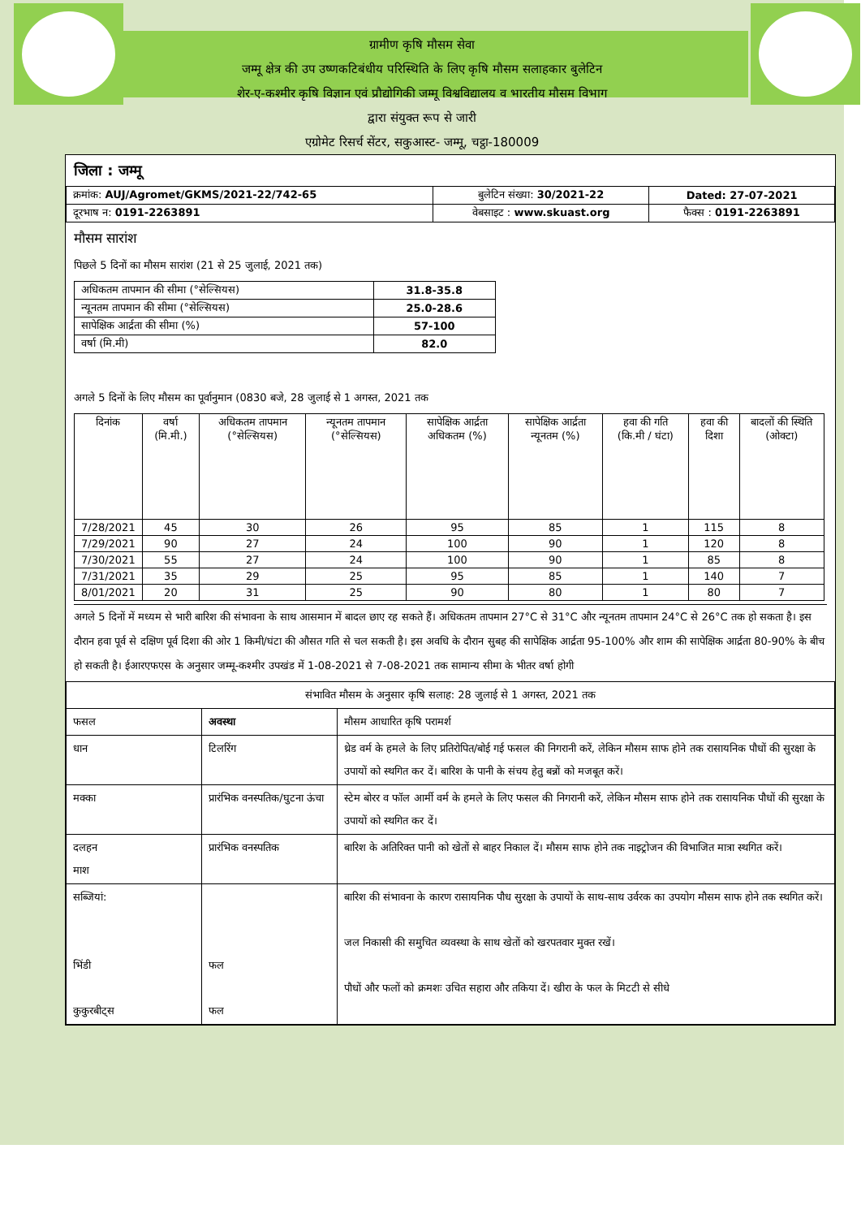ग्रामीण कृषि मौसम सेवा
जम्मू क्षेत्र की उप उष्णकटिबंधीय परिस्थिति के लिए कृषि मौसम सलाहकार बुलेटिन
शेर-ए-कश्मीर कृषि विज्ञान एवं प्रौद्योगिकी जम्मू विश्वविद्यालय व भारतीय मौसम विभाग
द्वारा संयुक्त रूप से जारी
एग्रोमेट रिसर्च सेंटर, सकुआस्ट- जम्मू, चट्ठा-180009
जिला : जम्मू
| क्रमांक: AUJ/Agromet/GKMS/2021-22/742-65 | बुलेटिन संख्या: 30/2021-22 | Dated: 27-07-2021 |
| दूरभाष न: 0191-2263891 | वेबसाइट : www.skuast.org | फैक्स : 0191-2263891 |
मौसम सारांश
पिछले 5 दिनों का मौसम सारांश (21 से 25 जुलाई, 2021 तक)
| अधिकतम तापमान की सीमा (°सेल्सियस) | 31.8-35.8 |
| न्यूनतम तापमान की सीमा (°सेल्सियस) | 25.0-28.6 |
| सापेक्षिक आर्द्रता की सीमा (%) | 57-100 |
| वर्षा (मि.मी) | 82.0 |
अगले 5 दिनों के लिए मौसम का पूर्वानुमान (0830 बजे, 28 जुलाई से 1 अगस्त, 2021 तक
| दिनांक | वर्षा (मि.मी.) | अधिकतम तापमान (°सेल्सियस) | न्यूनतम तापमान (°सेल्सियस) | सापेक्षिक आर्द्रता अधिकतम (%) | सापेक्षिक आर्द्रता न्यूनतम (%) | हवा की गति (कि.मी / घंटा) | हवा की दिशा | बादलों की स्थिति (ओक्टा) |
| 7/28/2021 | 45 | 30 | 26 | 95 | 85 | 1 | 115 | 8 |
| 7/29/2021 | 90 | 27 | 24 | 100 | 90 | 1 | 120 | 8 |
| 7/30/2021 | 55 | 27 | 24 | 100 | 90 | 1 | 85 | 8 |
| 7/31/2021 | 35 | 29 | 25 | 95 | 85 | 1 | 140 | 7 |
| 8/01/2021 | 20 | 31 | 25 | 90 | 80 | 1 | 80 | 7 |
अगले 5 दिनों में मध्यम से भारी बारिश की संभावना के साथ आसमान में बादल छाए रह सकते हैं। अधिकतम तापमान 27°C से 31°C और न्यूनतम तापमान 24°C से 26°C तक हो सकता है। इस दौरान हवा पूर्व से दक्षिण पूर्व दिशा की ओर 1 किमी/घंटा की औसत गति से चल सकती है। इस अवधि के दौरान सुबह की सापेक्षिक आर्द्रता 95-100% और शाम की सापेक्षिक आर्द्रता 80-90% के बीच हो सकती है। ईआरएफएस के अनुसार जम्मू-कश्मीर उपखंड में 1-08-2021 से 7-08-2021 तक सामान्य सीमा के भीतर वर्षा होगी
| संभावित मौसम के अनुसार कृषि सलाह: 28 जुलाई से 1 अगस्त, 2021 तक | | |
| फसल | अवस्था | मौसम आधारित कृषि परामर्श |
| धान | टिलरिंग | थ्रेड वर्म के हमले के लिए प्रतिरोपित/बोई गई फसल की निगरानी करें, लेकिन मौसम साफ होने तक रासायनिक पौधों की सुरक्षा के उपायों को स्थगित कर दें। बारिश के पानी के संचय हेतु बन्नों को मजबूत करें। |
| मक्का | प्रारंभिक वनस्पतिक/घुटना ऊंचा | स्टेम बोरर व फॉल आर्मी वर्म के हमले के लिए फसल की निगरानी करें, लेकिन मौसम साफ होने तक रासायनिक पौधों की सुरक्षा के उपायों को स्थगित कर दें। |
| दलहन माश | प्रारंभिक वनस्पतिक | बारिश के अतिरिक्त पानी को खेतों से बाहर निकाल दें। मौसम साफ होने तक नाइट्रोजन की विभाजित मात्रा स्थगित करें। |
| सब्जियां: भिंडी कुकुरबीट्स | फल फल | बारिश की संभावना के कारण रासायनिक पौध सुरक्षा के उपायों के साथ-साथ उर्वरक का उपयोग मौसम साफ होने तक स्थगित करें। जल निकासी की समुचित व्यवस्था के साथ खेतों को खरपतवार मुक्त रखें। पौधों और फलों को क्रमशः उचित सहारा और तकिया दें। खीरा के फल के मिटटी से सीधे |